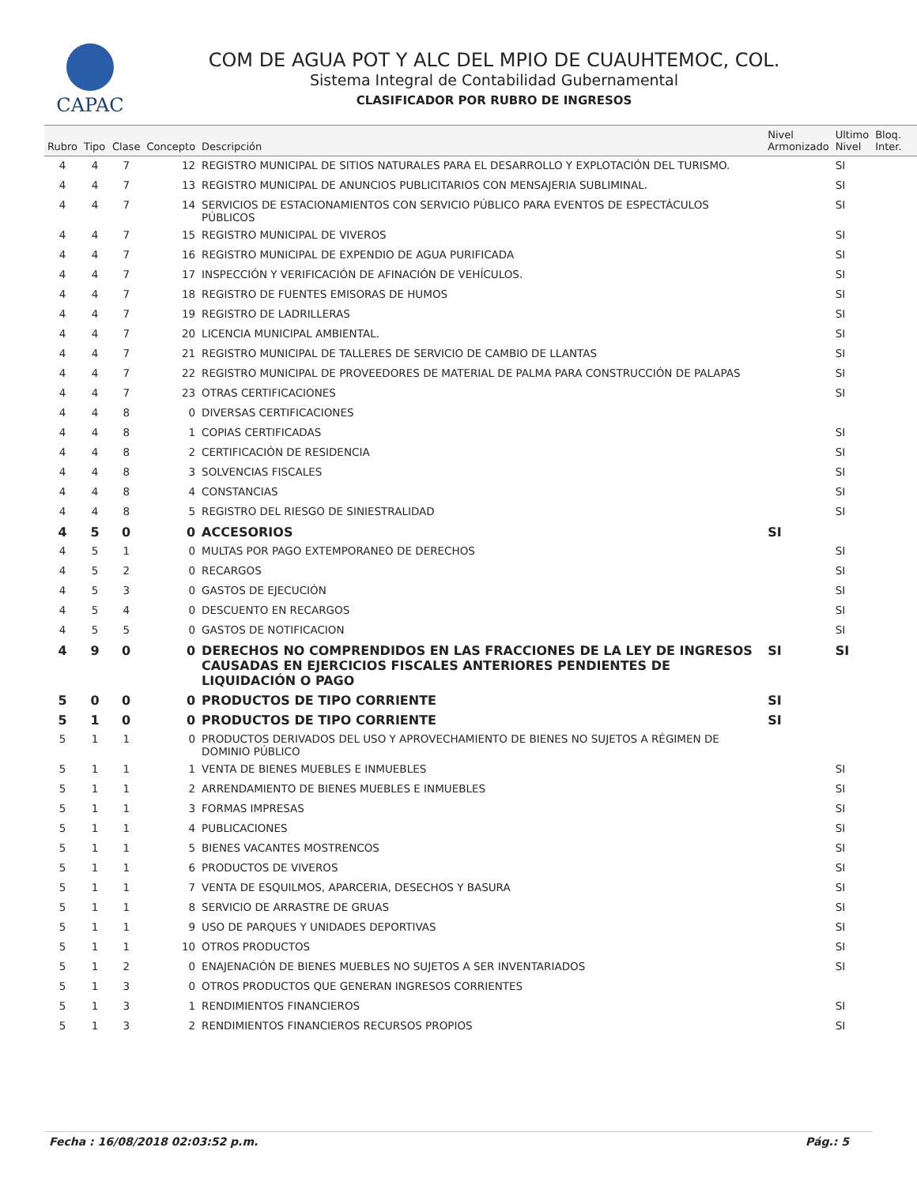CAPAC
COM DE AGUA POT Y ALC DEL MPIO DE CUAUHTEMOC, COL.
Sistema Integral de Contabilidad Gubernamental
CLASIFICADOR POR RUBRO DE INGRESOS
| Rubro | Tipo | Clase | Concepto | Descripción | Nivel Armonizado | Ultimo Nivel | Bloq. Inter. |
| --- | --- | --- | --- | --- | --- | --- | --- |
| 4 | 4 | 7 | 12 | REGISTRO MUNICIPAL DE SITIOS NATURALES PARA EL DESARROLLO Y EXPLOTACIÓN DEL TURISMO. | | SI | |
| 4 | 4 | 7 | 13 | REGISTRO MUNICIPAL DE ANUNCIOS PUBLICITARIOS CON MENSAJERIA SUBLIMINAL. | | SI | |
| 4 | 4 | 7 | 14 | SERVICIOS DE ESTACIONAMIENTOS CON SERVICIO PÚBLICO PARA EVENTOS DE ESPECTÁCULOS PÚBLICOS | | SI | |
| 4 | 4 | 7 | 15 | REGISTRO MUNICIPAL DE VIVEROS | | SI | |
| 4 | 4 | 7 | 16 | REGISTRO MUNICIPAL DE EXPENDIO DE AGUA PURIFICADA | | SI | |
| 4 | 4 | 7 | 17 | INSPECCIÓN Y VERIFICACIÓN DE AFINACIÓN DE VEHÍCULOS. | | SI | |
| 4 | 4 | 7 | 18 | REGISTRO DE FUENTES EMISORAS DE HUMOS | | SI | |
| 4 | 4 | 7 | 19 | REGISTRO DE LADRILLERAS | | SI | |
| 4 | 4 | 7 | 20 | LICENCIA MUNICIPAL AMBIENTAL. | | SI | |
| 4 | 4 | 7 | 21 | REGISTRO MUNICIPAL DE TALLERES DE SERVICIO DE CAMBIO DE LLANTAS | | SI | |
| 4 | 4 | 7 | 22 | REGISTRO MUNICIPAL DE PROVEEDORES DE MATERIAL DE PALMA PARA CONSTRUCCIÓN DE PALAPAS | | SI | |
| 4 | 4 | 7 | 23 | OTRAS CERTIFICACIONES | | SI | |
| 4 | 4 | 8 | 0 | DIVERSAS CERTIFICACIONES | | | |
| 4 | 4 | 8 | 1 | COPIAS CERTIFICADAS | | SI | |
| 4 | 4 | 8 | 2 | CERTIFICACIÓN DE RESIDENCIA | | SI | |
| 4 | 4 | 8 | 3 | SOLVENCIAS FISCALES | | SI | |
| 4 | 4 | 8 | 4 | CONSTANCIAS | | SI | |
| 4 | 4 | 8 | 5 | REGISTRO DEL RIESGO DE SINIESTRALIDAD | | SI | |
| 4 | 5 | 0 | 0 | ACCESORIOS | SI | | |
| 4 | 5 | 1 | 0 | MULTAS POR PAGO EXTEMPORANEO DE DERECHOS | | SI | |
| 4 | 5 | 2 | 0 | RECARGOS | | SI | |
| 4 | 5 | 3 | 0 | GASTOS DE EJECUCIÓN | | SI | |
| 4 | 5 | 4 | 0 | DESCUENTO EN RECARGOS | | SI | |
| 4 | 5 | 5 | 0 | GASTOS DE NOTIFICACION | | SI | |
| 4 | 9 | 0 | 0 | DERECHOS NO COMPRENDIDOS EN LAS FRACCIONES DE LA LEY DE INGRESOS CAUSADAS EN EJERCICIOS FISCALES ANTERIORES PENDIENTES DE LIQUIDACIÓN O PAGO | SI | SI | |
| 5 | 0 | 0 | 0 | PRODUCTOS DE TIPO CORRIENTE | SI | | |
| 5 | 1 | 0 | 0 | PRODUCTOS DE TIPO CORRIENTE | SI | | |
| 5 | 1 | 1 | 0 | PRODUCTOS DERIVADOS DEL USO Y APROVECHAMIENTO DE BIENES NO SUJETOS A RÉGIMEN DE DOMINIO PÚBLICO | | | |
| 5 | 1 | 1 | 1 | VENTA DE BIENES MUEBLES E INMUEBLES | | SI | |
| 5 | 1 | 1 | 2 | ARRENDAMIENTO DE BIENES MUEBLES E INMUEBLES | | SI | |
| 5 | 1 | 1 | 3 | FORMAS IMPRESAS | | SI | |
| 5 | 1 | 1 | 4 | PUBLICACIONES | | SI | |
| 5 | 1 | 1 | 5 | BIENES VACANTES MOSTRENCOS | | SI | |
| 5 | 1 | 1 | 6 | PRODUCTOS DE VIVEROS | | SI | |
| 5 | 1 | 1 | 7 | VENTA DE ESQUILMOS, APARCERIA, DESECHOS Y BASURA | | SI | |
| 5 | 1 | 1 | 8 | SERVICIO DE ARRASTRE DE GRUAS | | SI | |
| 5 | 1 | 1 | 9 | USO DE PARQUES Y UNIDADES DEPORTIVAS | | SI | |
| 5 | 1 | 1 | 10 | OTROS PRODUCTOS | | SI | |
| 5 | 1 | 2 | 0 | ENAJENACIÓN DE BIENES MUEBLES NO SUJETOS A SER INVENTARIADOS | | SI | |
| 5 | 1 | 3 | 0 | OTROS PRODUCTOS QUE GENERAN INGRESOS CORRIENTES | | | |
| 5 | 1 | 3 | 1 | RENDIMIENTOS FINANCIEROS | | SI | |
| 5 | 1 | 3 | 2 | RENDIMIENTOS FINANCIEROS RECURSOS PROPIOS | | SI | |
Fecha : 16/08/2018 02:03:52 p.m. Pág.: 5